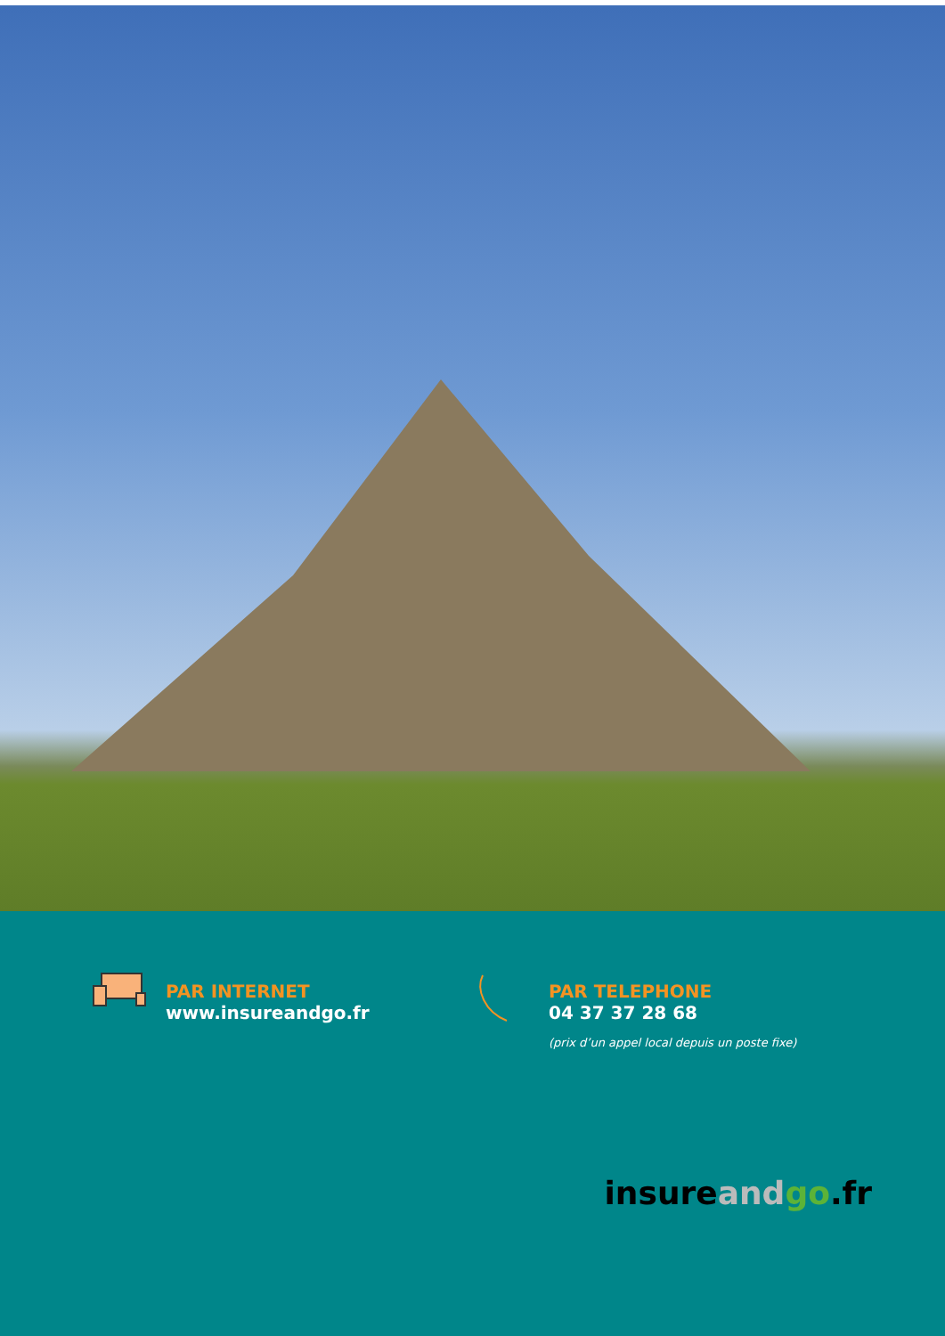PAR INTERNET
www.insureandgo.fr
PAR TELEPHONE
04 37 37 28 68
(prix d’un appel local depuis un poste fixe)
insure and go.fr